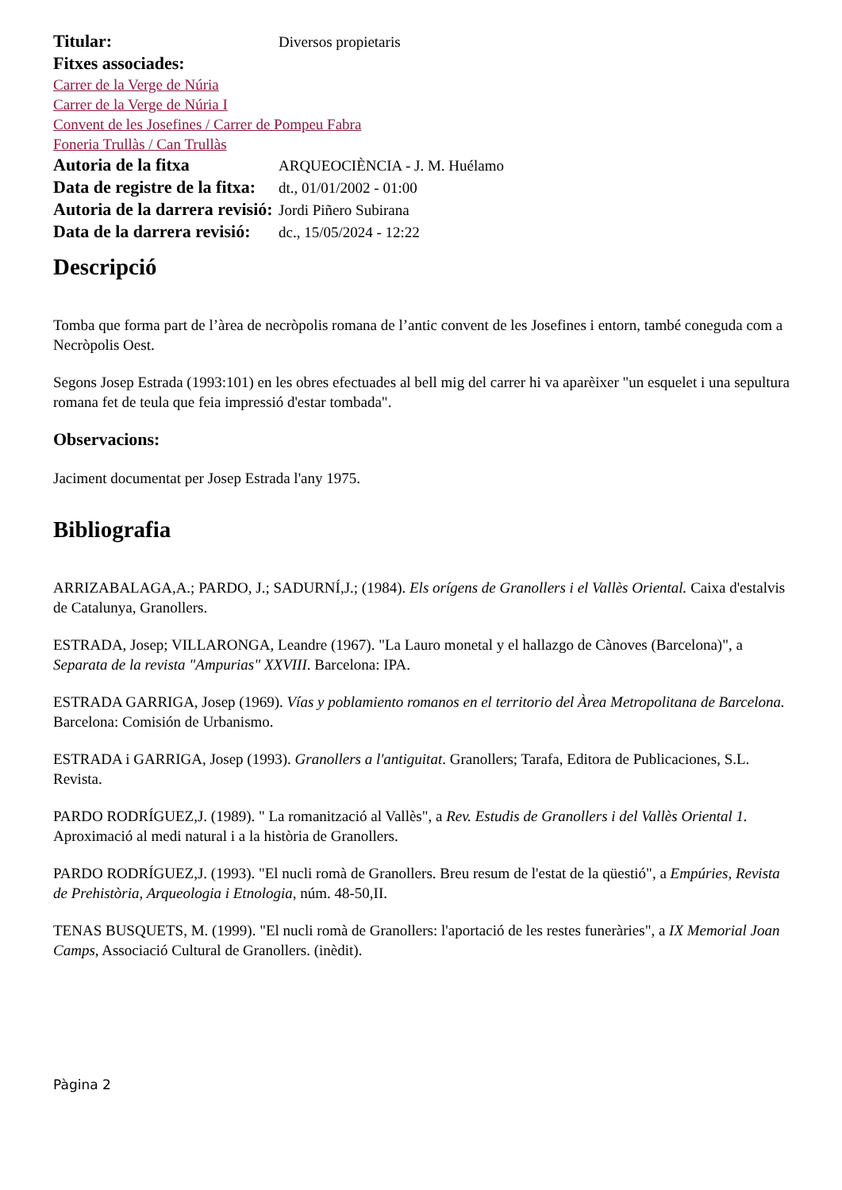Titular:
Diversos propietaris
Fitxes associades:
Carrer de la Verge de Núria
Carrer de la Verge de Núria I
Convent de les Josefines / Carrer de Pompeu Fabra
Foneria Trullàs / Can Trullàs
Autoria de la fitxa
ARQUEOCIÈNCIA - J. M. Huélamo
Data de registre de la fitxa:
dt., 01/01/2002 - 01:00
Autoria de la darrera revisió:
Jordi Piñero Subirana
Data de la darrera revisió:
dc., 15/05/2024 - 12:22
Descripció
Tomba que forma part de l’àrea de necròpolis romana de l’antic convent de les Josefines i entorn, també coneguda com a Necròpolis Oest.
Segons Josep Estrada (1993:101) en les obres efectuades al bell mig del carrer hi va aparèixer "un esquelet i una sepultura romana fet de teula que feia impressió d'estar tombada".
Observacions:
Jaciment documentat per Josep Estrada l'any 1975.
Bibliografia
ARRIZABALAGA,A.; PARDO, J.; SADURNÍ,J.; (1984). Els orígens de Granollers i el Vallès Oriental. Caixa d'estalvis de Catalunya, Granollers.
ESTRADA, Josep; VILLARONGA, Leandre (1967). "La Lauro monetal y el hallazgo de Cànoves (Barcelona)", a Separata de la revista "Ampurias" XXVIII. Barcelona: IPA.
ESTRADA GARRIGA, Josep (1969). Vías y poblamiento romanos en el territorio del Àrea Metropolitana de Barcelona. Barcelona: Comisión de Urbanismo.
ESTRADA i GARRIGA, Josep (1993). Granollers a l'antiguitat. Granollers; Tarafa, Editora de Publicaciones, S.L. Revista.
PARDO RODRÍGUEZ,J. (1989). " La romanització al Vallès", a Rev. Estudis de Granollers i del Vallès Oriental 1. Aproximació al medi natural i a la història de Granollers.
PARDO RODRÍGUEZ,J. (1993). "El nucli romà de Granollers. Breu resum de l'estat de la qüestió", a Empúries, Revista de Prehistòria, Arqueologia i Etnologia, núm. 48-50,II.
TENAS BUSQUETS, M. (1999). "El nucli romà de Granollers: l'aportació de les restes funeràries", a IX Memorial Joan Camps, Associació Cultural de Granollers. (inèdit).
Pàgina 2